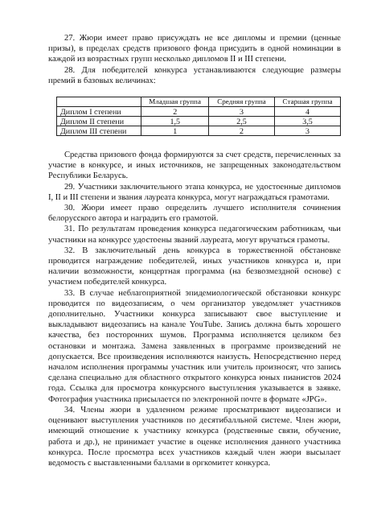27. Жюри имеет право присуждать не все дипломы и премии (ценные призы), в пределах средств призового фонда присудить в одной номинации в каждой из возрастных групп несколько дипломов II и III степени.
28. Для победителей конкурса устанавливаются следующие размеры премий в базовых величинах:
| | Младшая группа | Средняя группа | Старшая группа |
| --- | --- | --- | --- |
| Диплом I степени | 2 | 3 | 4 |
| Диплом II степени | 1,5 | 2,5 | 3,5 |
| Диплом III степени | 1 | 2 | 3 |
Средства призового фонда формируются за счет средств, перечисленных за участие в конкурсе, и иных источников, не запрещенных законодательством Республики Беларусь.
29. Участники заключительного этапа конкурса, не удостоенные дипломов I, II и III степени и звания лауреата конкурса, могут награждаться грамотами.
30. Жюри имеет право определить лучшего исполнителя сочинения белорусского автора и наградить его грамотой.
31. По результатам проведения конкурса педагогическим работникам, чьи участники на конкурсе удостоены званий лауреата, могут вручаться грамоты.
32. В заключительный день конкурса в торжественной обстановке проводится награждение победителей, иных участников конкурса и, при наличии возможности, концертная программа (на безвозмездной основе) с участием победителей конкурса.
33. В случае неблагоприятной эпидемиологической обстановки конкурс проводится по видеозаписям, о чем организатор уведомляет участников дополнительно. Участники конкурса записывают свое выступление и выкладывают видеозапись на канале YouTube. Запись должна быть хорошего качества, без посторонних шумов. Программа исполняется целиком без остановки и монтажа. Замена заявленных в программе произведений не допускается. Все произведения исполняются наизусть. Непосредственно перед началом исполнения программы участник или учитель произносят, что запись сделана специально для областного открытого конкурса юных пианистов 2024 года. Ссылка для просмотра конкурсного выступления указывается в заявке. Фотография участника присылается по электронной почте в формате «JPG».
34. Члены жюри в удаленном режиме просматривают видеозаписи и оценивают выступления участников по десятибалльной системе. Член жюри, имеющий отношение к участнику конкурса (родственные связи, обучение, работа и др.), не принимает участие в оценке исполнения данного участника конкурса. После просмотра всех участников каждый член жюри высылает ведомость с выставленными баллами в оргкомитет конкурса.